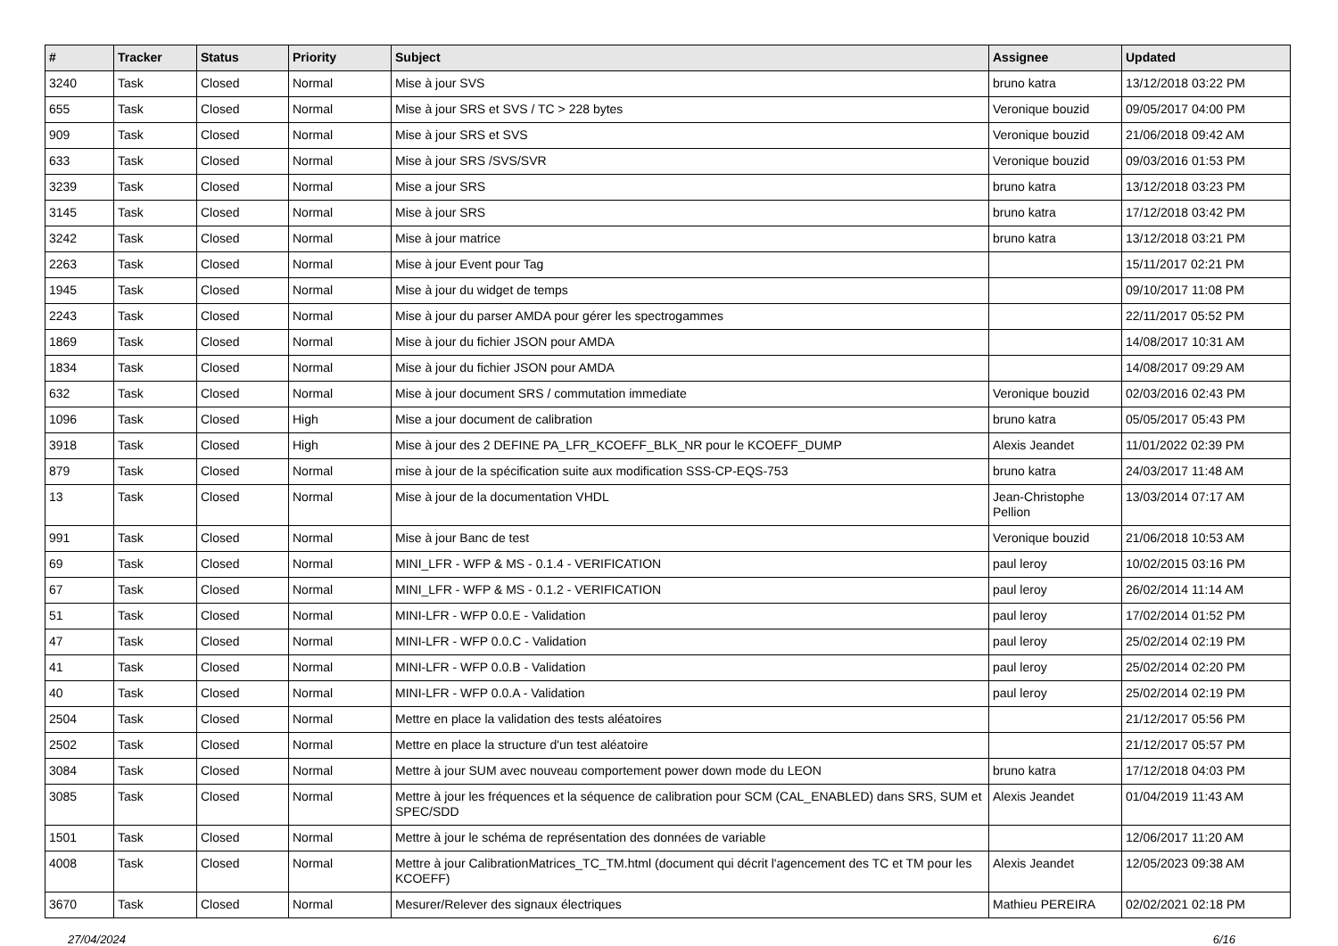| # | Tracker | Status | Priority | Subject | Assignee | Updated |
| --- | --- | --- | --- | --- | --- | --- |
| 3240 | Task | Closed | Normal | Mise à jour SVS | bruno katra | 13/12/2018 03:22 PM |
| 655 | Task | Closed | Normal | Mise à jour SRS et SVS / TC > 228 bytes | Veronique bouzid | 09/05/2017 04:00 PM |
| 909 | Task | Closed | Normal | Mise à jour SRS et SVS | Veronique bouzid | 21/06/2018 09:42 AM |
| 633 | Task | Closed | Normal | Mise à jour SRS /SVS/SVR | Veronique bouzid | 09/03/2016 01:53 PM |
| 3239 | Task | Closed | Normal | Mise a jour SRS | bruno katra | 13/12/2018 03:23 PM |
| 3145 | Task | Closed | Normal | Mise à jour SRS | bruno katra | 17/12/2018 03:42 PM |
| 3242 | Task | Closed | Normal | Mise à jour matrice | bruno katra | 13/12/2018 03:21 PM |
| 2263 | Task | Closed | Normal | Mise à jour Event pour Tag | | 15/11/2017 02:21 PM |
| 1945 | Task | Closed | Normal | Mise à jour du widget de temps | | 09/10/2017 11:08 PM |
| 2243 | Task | Closed | Normal | Mise à jour du parser AMDA pour gérer les spectrogammes | | 22/11/2017 05:52 PM |
| 1869 | Task | Closed | Normal | Mise à jour du fichier JSON pour AMDA | | 14/08/2017 10:31 AM |
| 1834 | Task | Closed | Normal | Mise à jour du fichier JSON pour AMDA | | 14/08/2017 09:29 AM |
| 632 | Task | Closed | Normal | Mise à jour document SRS / commutation immediate | Veronique bouzid | 02/03/2016 02:43 PM |
| 1096 | Task | Closed | High | Mise a jour document de calibration | bruno katra | 05/05/2017 05:43 PM |
| 3918 | Task | Closed | High | Mise à jour des 2 DEFINE PA_LFR_KCOEFF_BLK_NR pour le KCOEFF_DUMP | Alexis Jeandet | 11/01/2022 02:39 PM |
| 879 | Task | Closed | Normal | mise à jour de la spécification suite aux modification SSS-CP-EQS-753 | bruno katra | 24/03/2017 11:48 AM |
| 13 | Task | Closed | Normal | Mise à jour de la documentation VHDL | Jean-Christophe Pellion | 13/03/2014 07:17 AM |
| 991 | Task | Closed | Normal | Mise à jour Banc de test | Veronique bouzid | 21/06/2018 10:53 AM |
| 69 | Task | Closed | Normal | MINI_LFR - WFP & MS - 0.1.4 - VERIFICATION | paul leroy | 10/02/2015 03:16 PM |
| 67 | Task | Closed | Normal | MINI_LFR - WFP & MS - 0.1.2 - VERIFICATION | paul leroy | 26/02/2014 11:14 AM |
| 51 | Task | Closed | Normal | MINI-LFR - WFP 0.0.E - Validation | paul leroy | 17/02/2014 01:52 PM |
| 47 | Task | Closed | Normal | MINI-LFR - WFP 0.0.C - Validation | paul leroy | 25/02/2014 02:19 PM |
| 41 | Task | Closed | Normal | MINI-LFR - WFP 0.0.B - Validation | paul leroy | 25/02/2014 02:20 PM |
| 40 | Task | Closed | Normal | MINI-LFR - WFP 0.0.A - Validation | paul leroy | 25/02/2014 02:19 PM |
| 2504 | Task | Closed | Normal | Mettre en place la validation des tests aléatoires | | 21/12/2017 05:56 PM |
| 2502 | Task | Closed | Normal | Mettre en place la structure d'un test aléatoire | | 21/12/2017 05:57 PM |
| 3084 | Task | Closed | Normal | Mettre à jour SUM avec nouveau comportement power down mode du LEON | bruno katra | 17/12/2018 04:03 PM |
| 3085 | Task | Closed | Normal | Mettre à jour les fréquences et la séquence de calibration pour SCM (CAL_ENABLED) dans SRS, SUM et SPEC/SDD | Alexis Jeandet | 01/04/2019 11:43 AM |
| 1501 | Task | Closed | Normal | Mettre à jour le schéma de représentation des données de variable | | 12/06/2017 11:20 AM |
| 4008 | Task | Closed | Normal | Mettre à jour CalibrationMatrices_TC_TM.html (document qui décrit l'agencement des TC et TM pour les KCOEFF) | Alexis Jeandet | 12/05/2023 09:38 AM |
| 3670 | Task | Closed | Normal | Mesurer/Relever des signaux électriques | Mathieu PEREIRA | 02/02/2021 02:18 PM |
27/04/2024 6/16